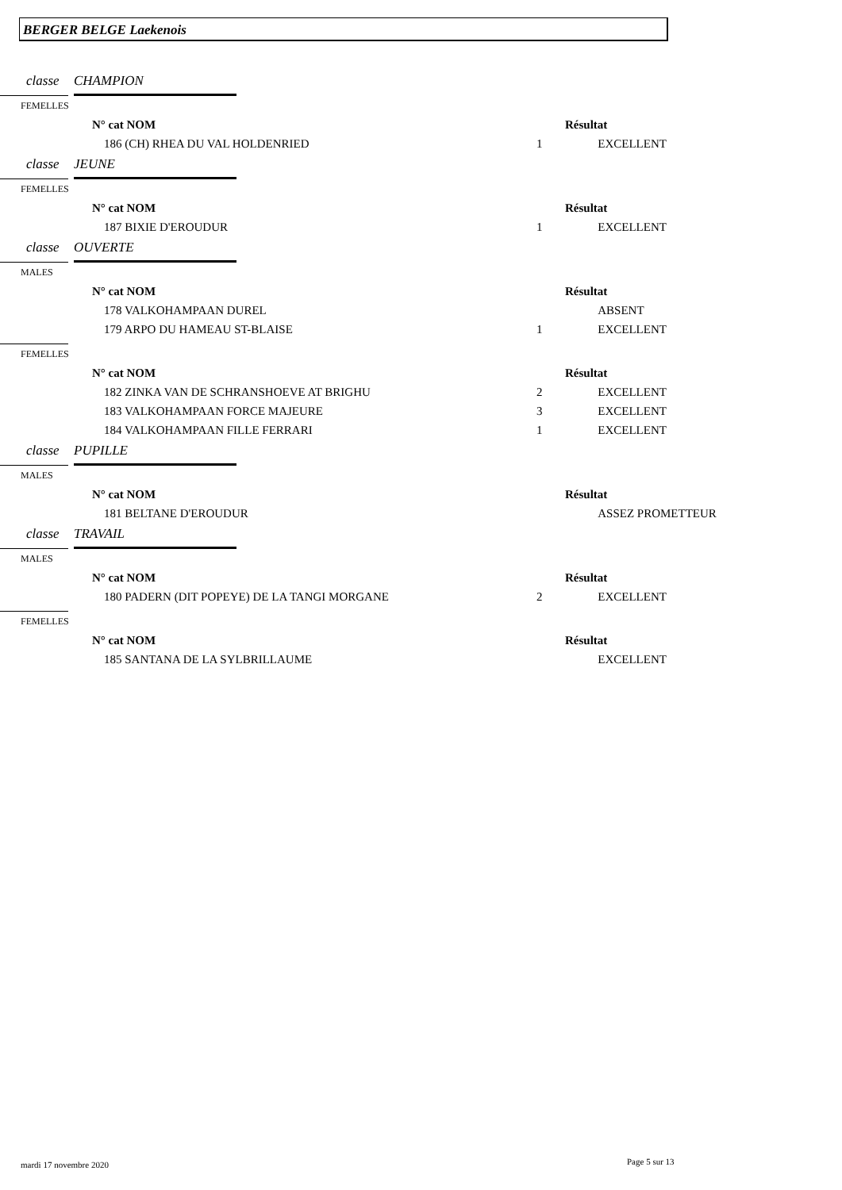BERGER BELGE Laekenois
classe CHAMPION
FEMELLES
| | N° cat NOM | | Résultat |
| | 186 (CH) RHEA DU VAL HOLDENRIED | 1 | EXCELLENT |
classe JEUNE
FEMELLES
| | N° cat NOM | | Résultat |
| | 187 BIXIE D'EROUDUR | 1 | EXCELLENT |
classe OUVERTE
MALES
| | N° cat NOM | | Résultat |
| | 178 VALKOHAMPAAN DUREL | | ABSENT |
| | 179 ARPO DU HAMEAU ST-BLAISE | 1 | EXCELLENT |
FEMELLES
| | N° cat NOM | | Résultat |
| | 182 ZINKA VAN DE SCHRANSHOEVE AT BRIGHU | 2 | EXCELLENT |
| | 183 VALKOHAMPAAN FORCE MAJEURE | 3 | EXCELLENT |
| | 184 VALKOHAMPAAN FILLE FERRARI | 1 | EXCELLENT |
classe PUPILLE
MALES
| | N° cat NOM | | Résultat |
| | 181 BELTANE D'EROUDUR | | ASSEZ PROMETTEUR |
classe TRAVAIL
MALES
| | N° cat NOM | | Résultat |
| | 180 PADERN (DIT POPEYE) DE LA TANGI MORGANE | 2 | EXCELLENT |
FEMELLES
| | N° cat NOM | | Résultat |
| | 185 SANTANA DE LA SYLBRILLAUME | | EXCELLENT |
mardi 17 novembre 2020 Page 5 sur 13